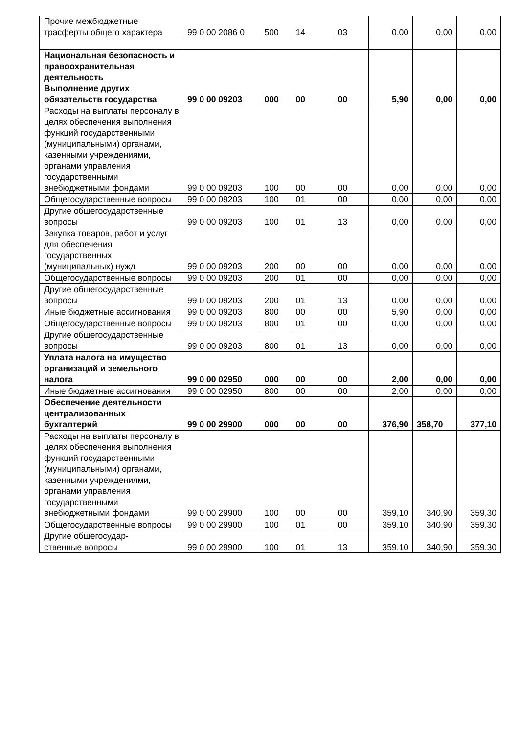| Прочие межбюджетные трасферты общего характера | 99 0 00 2086 0 | 500 | 14 | 03 | 0,00 | 0,00 | 0,00 |
| Национальная безопасность и правоохранительная деятельность Выполнение других обязательств государства | 99 0 00 09203 | 000 | 00 | 00 | 5,90 | 0,00 | 0,00 |
| Расходы на выплаты персоналу в целях обеспечения выполнения функций государственными (муниципальными) органами, казенными учреждениями, органами управления государственными внебюджетными фондами | 99 0 00 09203 | 100 | 00 | 00 | 0,00 | 0,00 | 0,00 |
| Общегосударственные вопросы | 99 0 00 09203 | 100 | 01 | 00 | 0,00 | 0,00 | 0,00 |
| Другие общегосударственные вопросы | 99 0 00 09203 | 100 | 01 | 13 | 0,00 | 0,00 | 0,00 |
| Закупка товаров, работ и услуг для обеспечения государственных (муниципальных) нужд | 99 0 00 09203 | 200 | 00 | 00 | 0,00 | 0,00 | 0,00 |
| Общегосударственные вопросы | 99 0 00 09203 | 200 | 01 | 00 | 0,00 | 0,00 | 0,00 |
| Другие общегосударственные вопросы | 99 0 00 09203 | 200 | 01 | 13 | 0,00 | 0,00 | 0,00 |
| Иные бюджетные ассигнования | 99 0 00 09203 | 800 | 00 | 00 | 5,90 | 0,00 | 0,00 |
| Общегосударственные вопросы | 99 0 00 09203 | 800 | 01 | 00 | 0,00 | 0,00 | 0,00 |
| Другие общегосударственные вопросы | 99 0 00 09203 | 800 | 01 | 13 | 0,00 | 0,00 | 0,00 |
| Уплата налога на имущество организаций и земельного налога | 99 0 00 02950 | 000 | 00 | 00 | 2,00 | 0,00 | 0,00 |
| Иные бюджетные ассигнования | 99 0 00 02950 | 800 | 00 | 00 | 2,00 | 0,00 | 0,00 |
| Обеспечение деятельности централизованных бухгалтерий | 99 0 00 29900 | 000 | 00 | 00 | 376,90 | 358,70 | 377,10 |
| Расходы на выплаты персоналу в целях обеспечения выполнения функций государственными (муниципальными) органами, казенными учреждениями, органами управления государственными внебюджетными фондами | 99 0 00 29900 | 100 | 00 | 00 | 359,10 | 340,90 | 359,30 |
| Общегосударственные вопросы | 99 0 00 29900 | 100 | 01 | 00 | 359,10 | 340,90 | 359,30 |
| Другие общегосудар- ственные вопросы | 99 0 00 29900 | 100 | 01 | 13 | 359,10 | 340,90 | 359,30 |